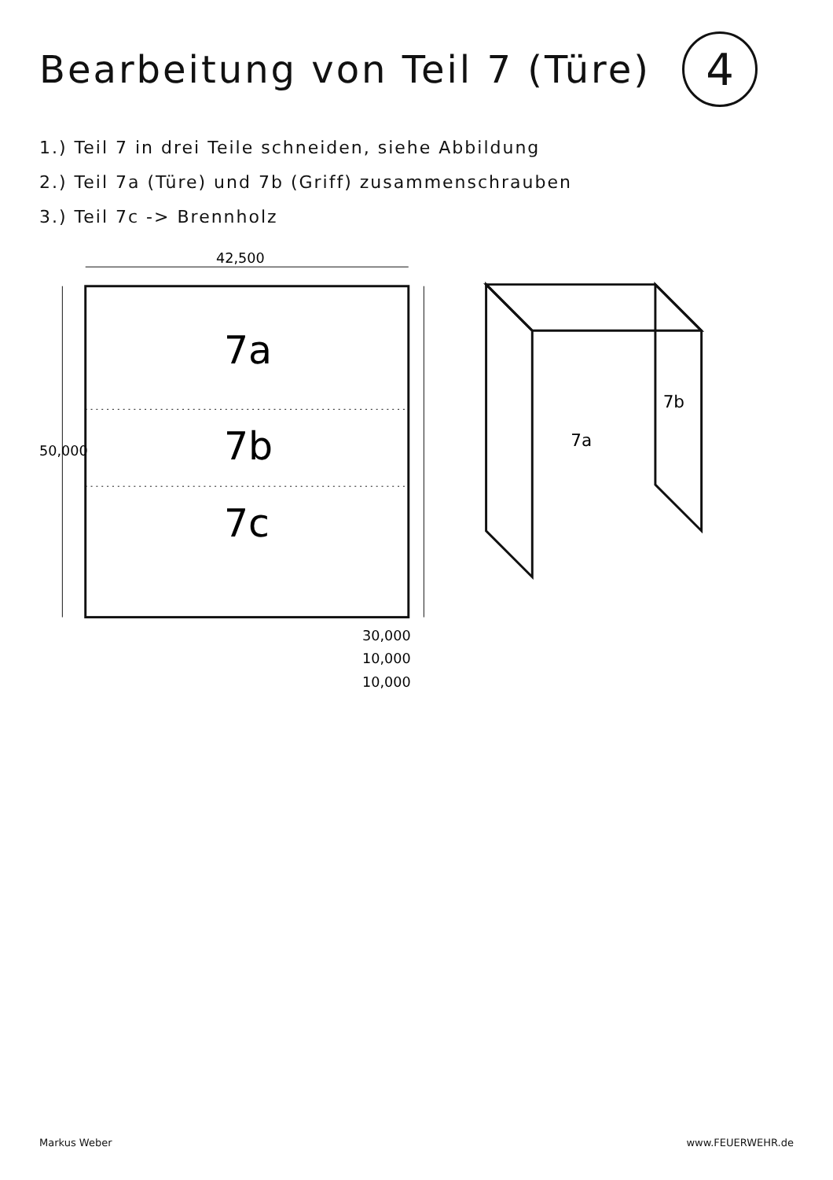Bearbeitung von Teil 7 (Türe)
4
1.) Teil 7 in drei Teile schneiden, siehe Abbildung
2.) Teil 7a (Türe) und 7b (Griff) zusammenschrauben
3.) Teil 7c -> Brennholz
7a
7b
7c
50,000
42,500
30,000
10,000
10,000
7a
7b
Markus Weber www.FEUERWEHR.de